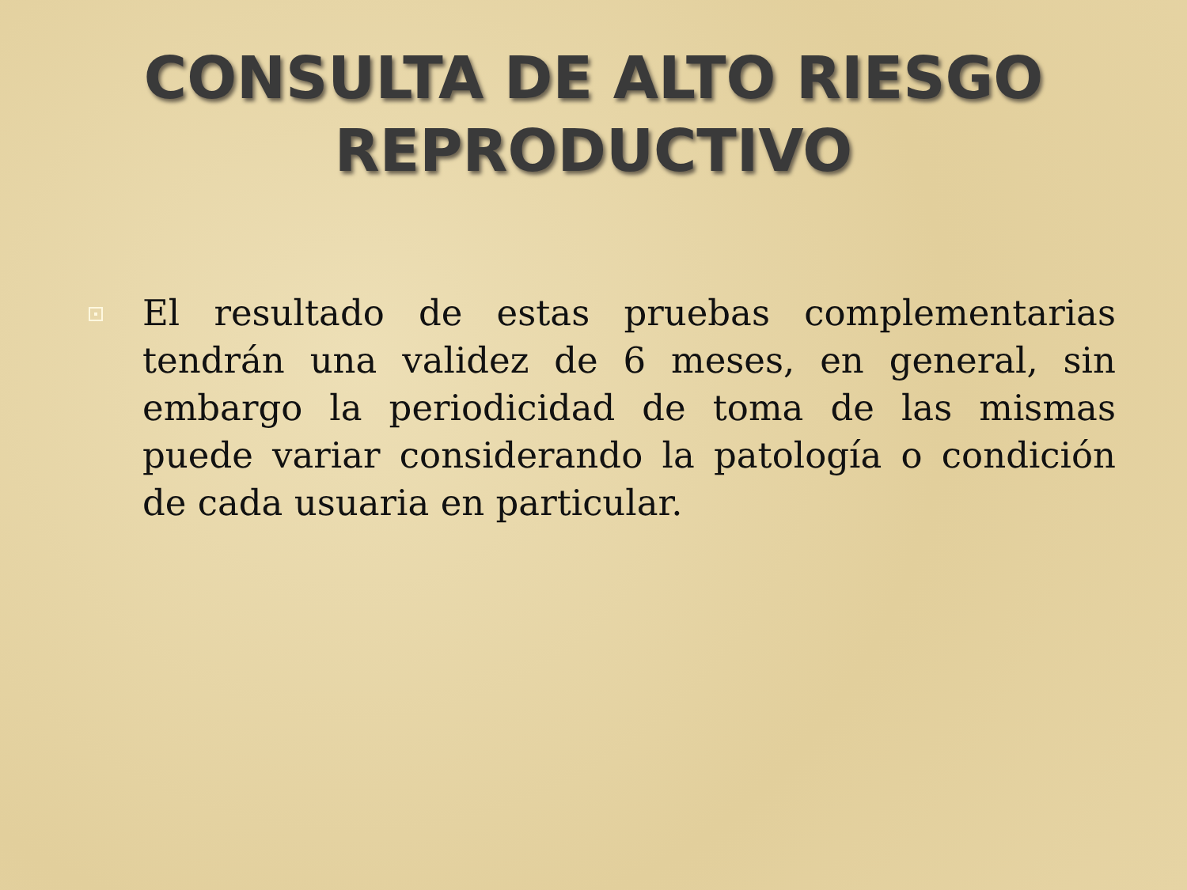CONSULTA DE ALTO RIESGO
REPRODUCTIVO
El resultado de estas pruebas complementarias tendrán una validez de 6 meses, en general, sin embargo la periodicidad de toma de las mismas puede variar considerando la patología o condición de cada usuaria en particular.